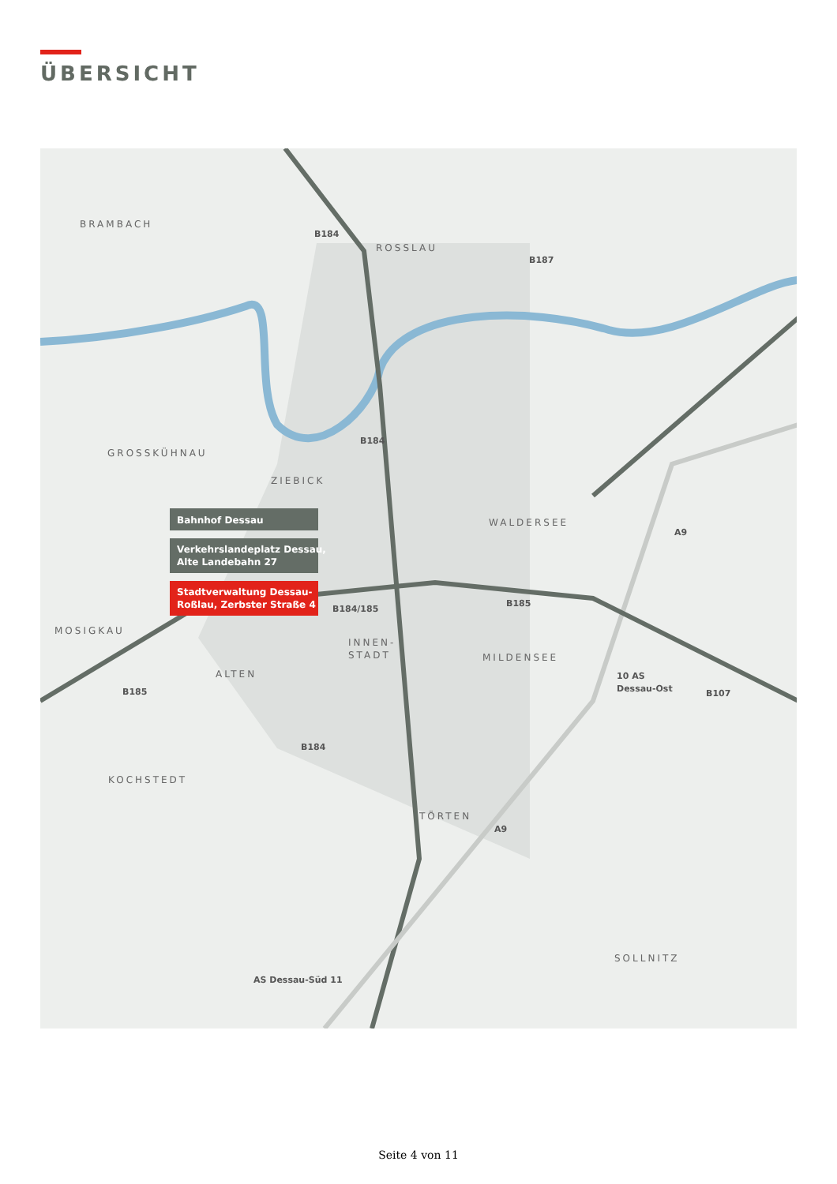ÜBERSICHT
BRAMBACH
ROSSLAU
GROSSKÜHNAU
ZIEBICK
WALDERSEE
MOSIGKAU
INNEN-
STADT
MILDENSEE
ALTEN
KOCHSTEDT
TÖRTEN
SOLLNITZ
B184
B187
B184
A9
B184/185
B185
B185
B107
B184
A9
10 AS
Dessau-Ost
AS Dessau-Süd 11
Bahnhof Dessau
Verkehrslandeplatz Dessau,
Alte Landebahn 27
Stadtverwaltung Dessau-
Roßlau, Zerbster Straße 4
Seite 4 von 11